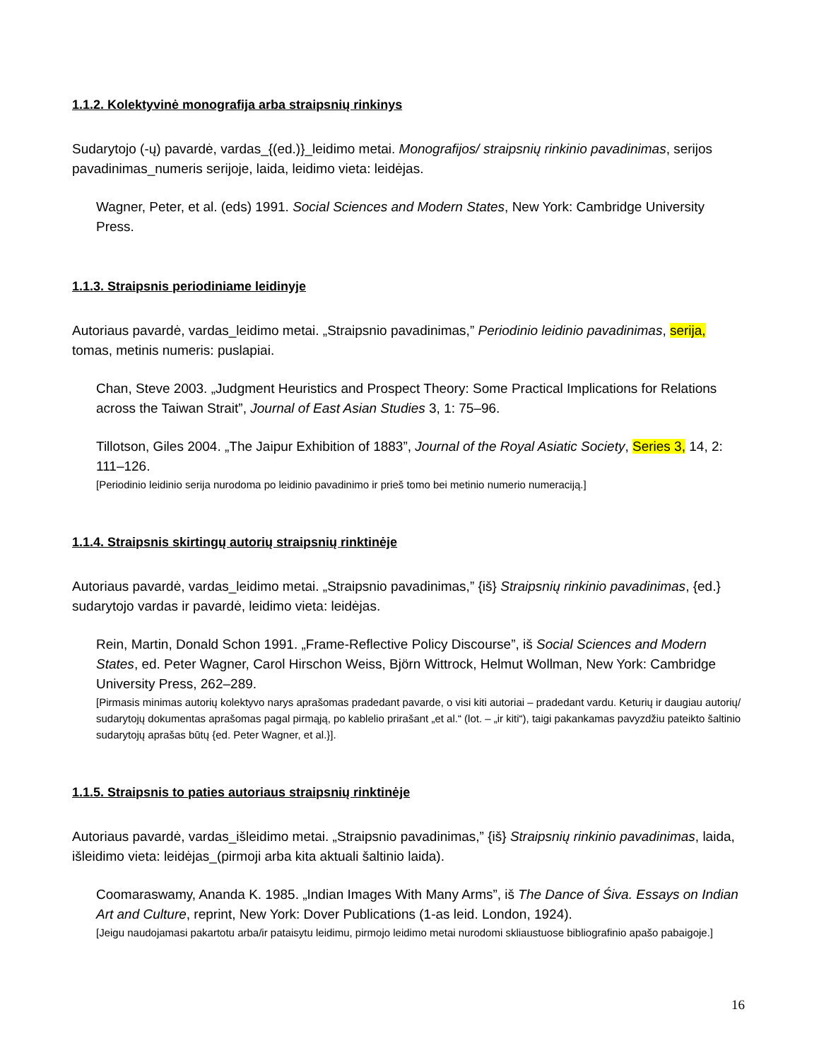1.1.2. Kolektyvinė monografija arba straipsnių rinkinys
Sudarytojo (-ų) pavardė, vardas_{(ed.)}_leidimo metai. Monografijos/ straipsnių rinkinio pavadinimas, serijos pavadinimas_numeris serijoje, laida, leidimo vieta: leidėjas.
Wagner, Peter, et al. (eds) 1991. Social Sciences and Modern States, New York: Cambridge University Press.
1.1.3. Straipsnis periodiniame leidinyje
Autoriaus pavardė, vardas_leidimo metai. „Straipsnio pavadinimas,” Periodinio leidinio pavadinimas, serija, tomas, metinis numeris: puslapiai.
Chan, Steve 2003. „Judgment Heuristics and Prospect Theory: Some Practical Implications for Relations across the Taiwan Strait”, Journal of East Asian Studies 3, 1: 75–96.
Tillotson, Giles 2004. „The Jaipur Exhibition of 1883”, Journal of the Royal Asiatic Society, Series 3, 14, 2: 111–126.
[Periodinio leidinio serija nurodoma po leidinio pavadinimo ir prieš tomo bei metinio numerio numeraciją.]
1.1.4. Straipsnis skirtingų autorių straipsnių rinktinėje
Autoriaus pavardė, vardas_leidimo metai. „Straipsnio pavadinimas,” {iš} Straipsnių rinkinio pavadinimas, {ed.} sudarytojo vardas ir pavardė, leidimo vieta: leidėjas.
Rein, Martin, Donald Schon 1991. „Frame-Reflective Policy Discourse”, iš Social Sciences and Modern States, ed. Peter Wagner, Carol Hirschon Weiss, Björn Wittrock, Helmut Wollman, New York: Cambridge University Press, 262–289.
[Pirmasis minimas autorių kolektyvo narys aprašomas pradedant pavarde, o visi kiti autoriai – pradedant vardu. Keturių ir daugiau autorių/ sudarytojų dokumentas aprašomas pagal pirmąją, po kablelio prirašant „et al.“ (lot. – „ir kiti“), taigi pakankamas pavyzdžiu pateikto šaltinio sudarytojų aprašas būtų {ed. Peter Wagner, et al.}].
1.1.5. Straipsnis to paties autoriaus straipsnių rinktinėje
Autoriaus pavardė, vardas_išleidimo metai. „Straipsnio pavadinimas,” {iš} Straipsnių rinkinio pavadinimas, laida, išleidimo vieta: leidėjas_(pirmoji arba kita aktuali šaltinio laida).
Coomaraswamy, Ananda K. 1985. „Indian Images With Many Arms”, iš The Dance of Śiva. Essays on Indian Art and Culture, reprint, New York: Dover Publications (1-as leid. London, 1924).
[Jeigu naudojamasi pakartotu arba/ir pataisytu leidimu, pirmojo leidimo metai nurodomi skliaustuose bibliografinio apašo pabaigoje.]
16